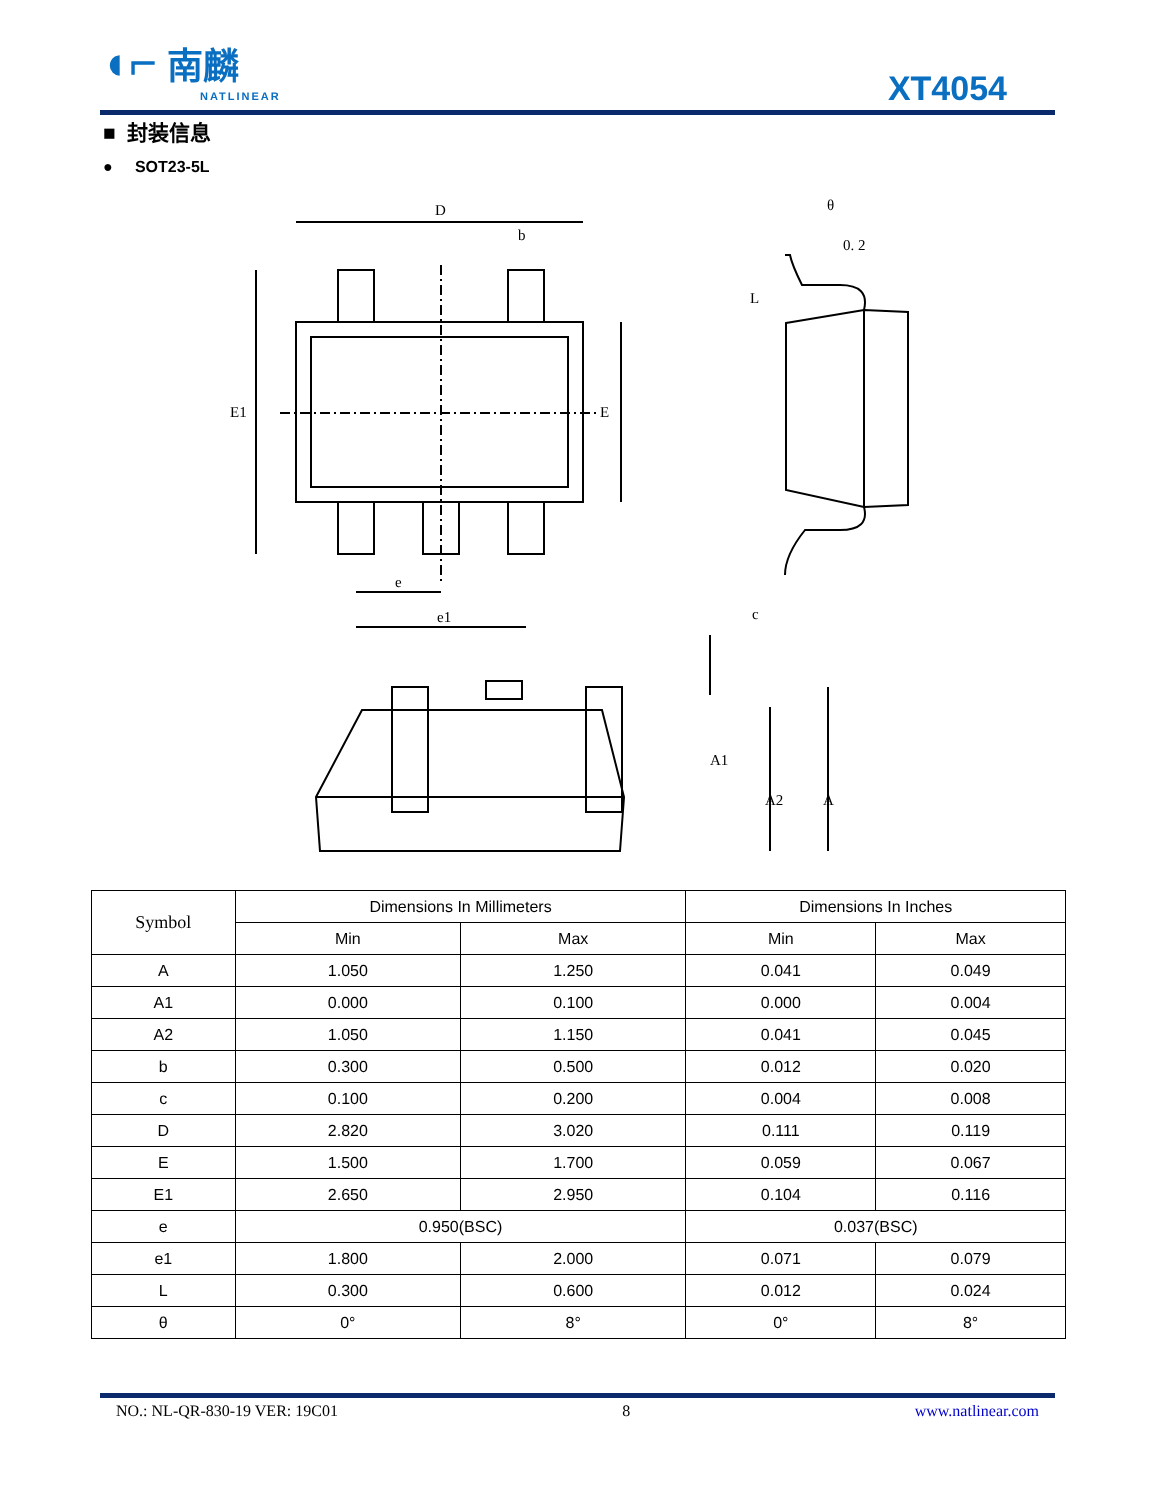◖⌐ 南麟
NATLINEAR
XT4054
■ 封装信息
● SOT23-5L
D
b
E1
E
e
e1
θ
0. 2
L
c
A1
A2
A
| Symbol | Dimensions In Millimeters | | Dimensions In Inches | |
| --- | --- | --- | --- | --- |
| | Min | Max | Min | Max |
| A | 1.050 | 1.250 | 0.041 | 0.049 |
| A1 | 0.000 | 0.100 | 0.000 | 0.004 |
| A2 | 1.050 | 1.150 | 0.041 | 0.045 |
| b | 0.300 | 0.500 | 0.012 | 0.020 |
| c | 0.100 | 0.200 | 0.004 | 0.008 |
| D | 2.820 | 3.020 | 0.111 | 0.119 |
| E | 1.500 | 1.700 | 0.059 | 0.067 |
| E1 | 2.650 | 2.950 | 0.104 | 0.116 |
| e | 0.950(BSC) | | 0.037(BSC) | |
| e1 | 1.800 | 2.000 | 0.071 | 0.079 |
| L | 0.300 | 0.600 | 0.012 | 0.024 |
| θ | 0° | 8° | 0° | 8° |
NO.: NL-QR-830-19 VER: 19C01 8 www.natlinear.com